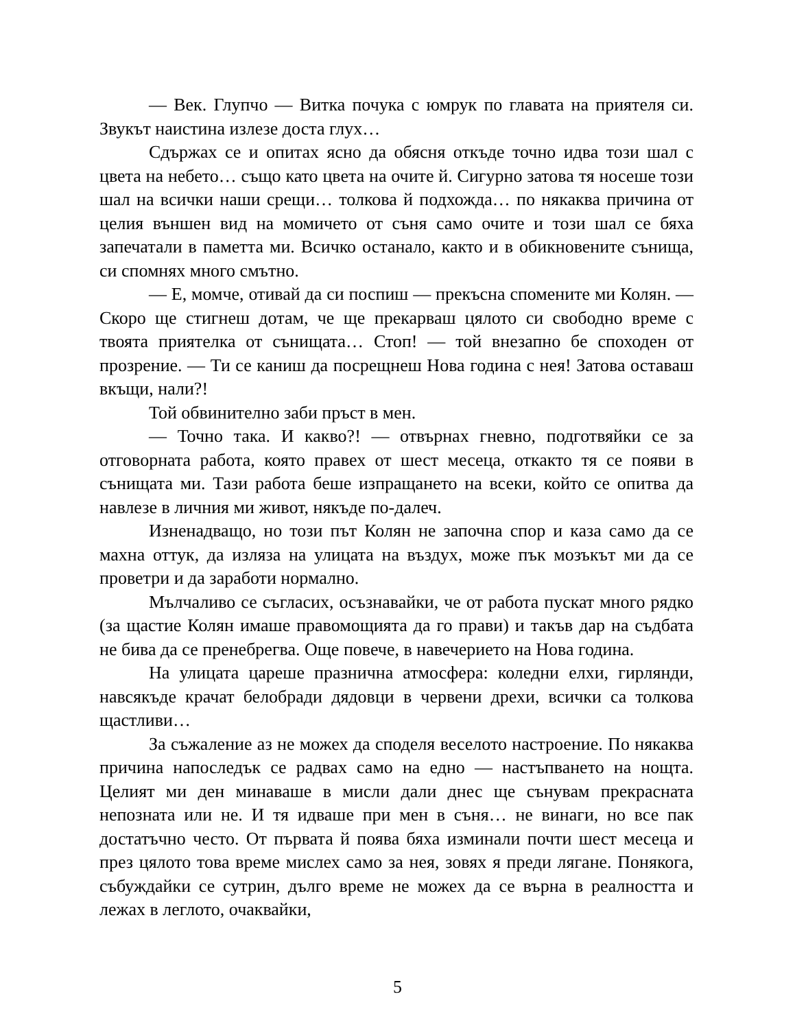— Век. Глупчо — Витка почука с юмрук по главата на приятеля си. Звукът наистина излезе доста глух…
Сдържах се и опитах ясно да обясня откъде точно идва този шал с цвета на небето… също като цвета на очите й. Сигурно затова тя носеше този шал на всички наши срещи… толкова й подхожда… по някаква причина от целия външен вид на момичето от съня само очите и този шал се бяха запечатали в паметта ми. Всичко останало, както и в обикновените сънища, си спомнях много смътно.
— Е, момче, отивай да си поспиш — прекъсна спомените ми Колян. — Скоро ще стигнеш дотам, че ще прекарваш цялото си свободно време с твоята приятелка от сънищата… Стоп! — той внезапно бе споходен от прозрение. — Ти се каниш да посрещнеш Нова година с нея! Затова оставаш вкъщи, нали?!
Той обвинително заби пръст в мен.
— Точно така. И какво?! — отвърнах гневно, подготвяйки се за отговорната работа, която правех от шест месеца, откакто тя се появи в сънищата ми. Тази работа беше изпращането на всеки, който се опитва да навлезе в личния ми живот, някъде по-далеч.
Изненадващо, но този път Колян не започна спор и каза само да се махна оттук, да изляза на улицата на въздух, може пък мозъкът ми да се проветри и да заработи нормално.
Мълчаливо се съгласих, осъзнавайки, че от работа пускат много рядко (за щастие Колян имаше правомощията да го прави) и такъв дар на съдбата не бива да се пренебрегва. Още повече, в навечерието на Нова година.
На улицата цареше празнична атмосфера: коледни елхи, гирлянди, навсякъде крачат белобради дядовци в червени дрехи, всички са толкова щастливи…
За съжаление аз не можех да споделя веселото настроение. По някаква причина напоследък се радвах само на едно — настъпването на нощта. Целият ми ден минаваше в мисли дали днес ще сънувам прекрасната непозната или не. И тя идваше при мен в съня… не винаги, но все пак достатъчно често. От първата й поява бяха изминали почти шест месеца и през цялото това време мислех само за нея, зовях я преди лягане. Понякога, събуждайки се сутрин, дълго време не можех да се върна в реалността и лежах в леглото, очаквайки,
5